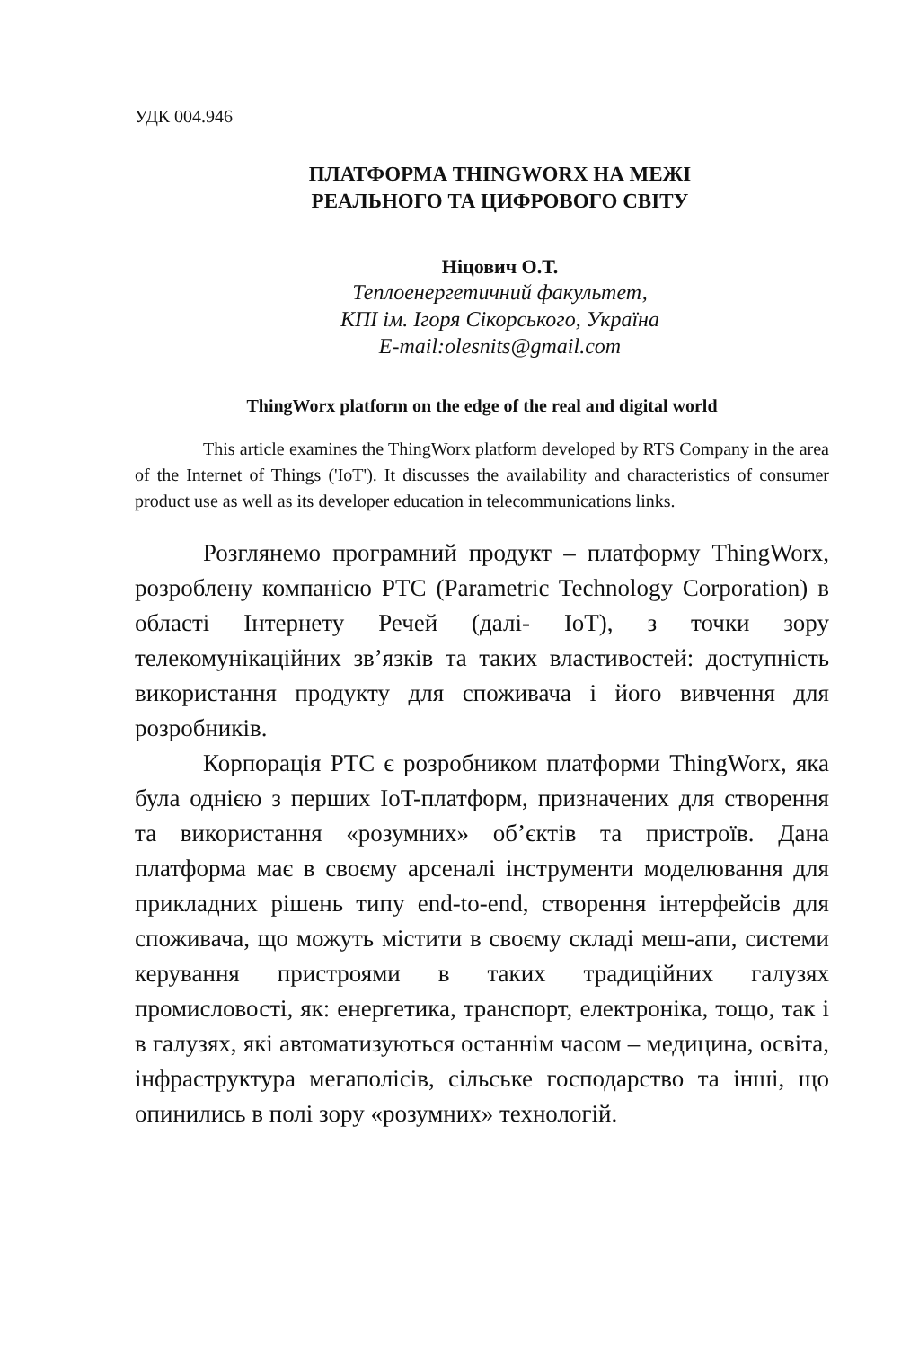УДК 004.946
ПЛАТФОРМА THINGWORX НА МЕЖІ
РЕАЛЬНОГО ТА ЦИФРОВОГО СВІТУ
Ніцович О.Т.
Теплоенергетичний факультет,
КПІ ім. Ігоря Сікорського, Україна
E-mail:olesnits@gmail.com
ThingWorx platform on the edge of the real and digital world
This article examines the ThingWorx platform developed by RTS Company in the area of the Internet of Things ('IoT'). It discusses the availability and characteristics of consumer product use as well as its developer education in telecommunications links.
Розглянемо програмний продукт – платформу ThingWorx, розроблену компанією PTC (Parametric Technology Corporation) в області Інтернету Речей (далі- IoT), з точки зору телекомунікаційних зв’язків та таких властивостей: доступність використання продукту для споживача і його вивчення для розробників.
Корпорація PTC є розробником платформи ThingWorx, яка була однією з перших IoT-платформ, призначених для створення та використання «розумних» об’єктів та пристроїв. Дана платформа має в своєму арсеналі інструменти моделювання для прикладних рішень типу end-to-end, створення інтерфейсів для споживача, що можуть містити в своєму складі меш-апи, системи керування пристроями в таких традиційних галузях промисловості, як: енергетика, транспорт, електроніка, тощо, так і в галузях, які автоматизуються останнім часом – медицина, освіта, інфраструктура мегаполісів, сільське господарство та інші, що опинились в полі зору «розумних» технологій.